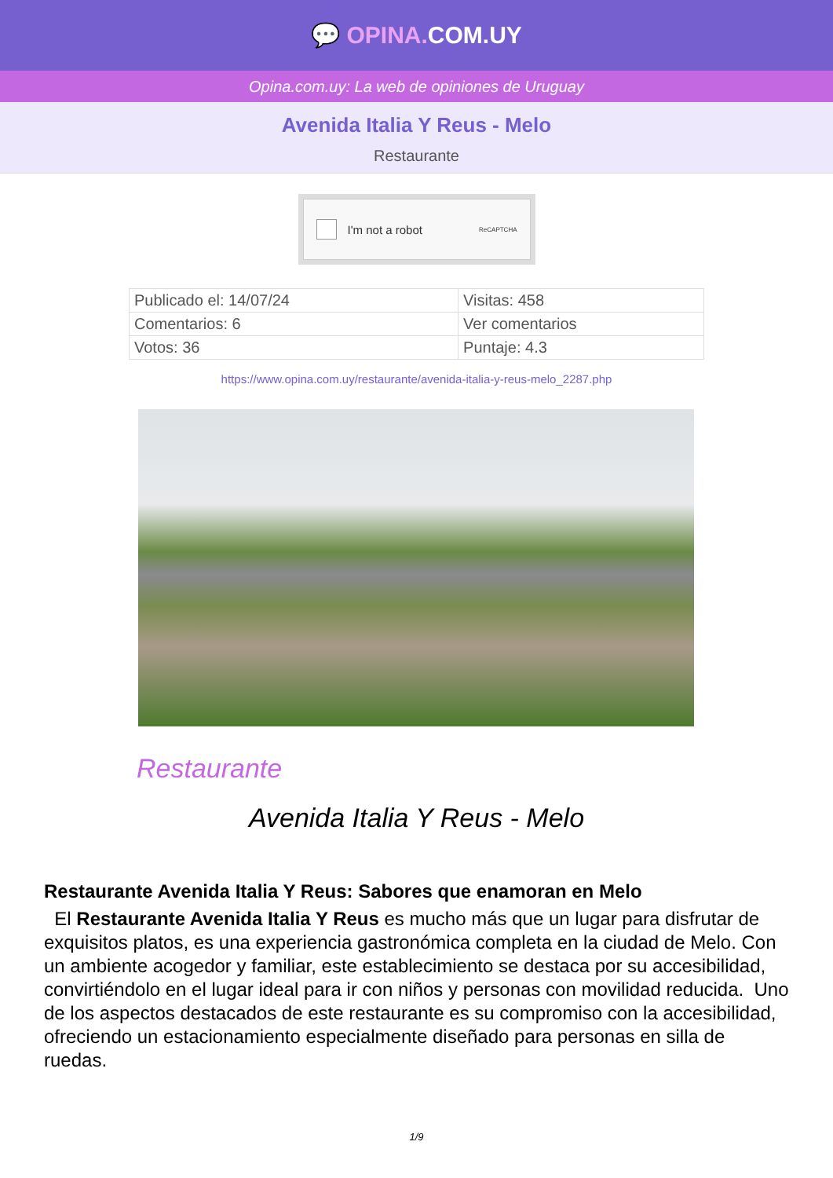💬 OPINA. COM.UY
Opina.com.uy: La web de opiniones de Uruguay
Avenida Italia Y Reus - Melo
Restaurante
I'm not a robot ReCAPTCHA
| Publicado el: 14/07/24 | Visitas: 458 |
| Comentarios: 6 | Ver comentarios |
| Votos: 36 | Puntaje: 4.3 |
https://www.opina.com.uy/restaurante/avenida-italia-y-reus-melo_2287.php
Restaurante
Avenida Italia Y Reus - Melo
Restaurante Avenida Italia Y Reus: Sabores que enamoran en Melo
El Restaurante Avenida Italia Y Reus es mucho más que un lugar para disfrutar de exquisitos platos, es una experiencia gastronómica completa en la ciudad de Melo. Con un ambiente acogedor y familiar, este establecimiento se destaca por su accesibilidad, convirtiéndolo en el lugar ideal para ir con niños y personas con movilidad reducida. Uno de los aspectos destacados de este restaurante es su compromiso con la accesibilidad, ofreciendo un estacionamiento especialmente diseñado para personas en silla de ruedas.
1/9